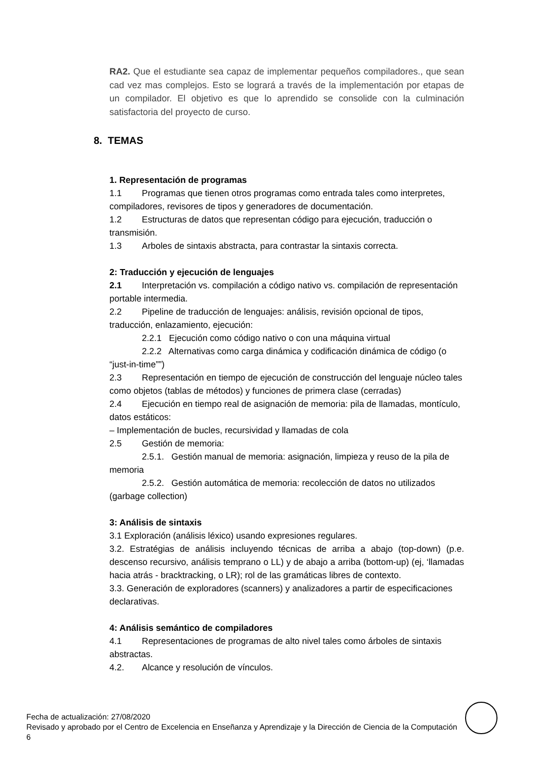RA2. Que el estudiante sea capaz de implementar pequeños compiladores., que sean cad vez mas complejos. Esto se logrará a través de la implementación por etapas de un compilador. El objetivo es que lo aprendido se consolide con la culminación satisfactoria del proyecto de curso.
8. TEMAS
1. Representación de programas
1.1 Programas que tienen otros programas como entrada tales como interpretes, compiladores, revisores de tipos y generadores de documentación.
1.2 Estructuras de datos que representan código para ejecución, traducción o transmisión.
1.3 Arboles de sintaxis abstracta, para contrastar la sintaxis correcta.
2: Traducción y ejecución de lenguajes
2.1 Interpretación vs. compilación a código nativo vs. compilación de representación portable intermedia.
2.2 Pipeline de traducción de lenguajes: análisis, revisión opcional de tipos, traducción, enlazamiento, ejecución:
2.2.1 Ejecución como código nativo o con una máquina virtual
2.2.2 Alternativas como carga dinámica y codificación dinámica de código (o “just-in-time””)
2.3 Representación en tiempo de ejecución de construcción del lenguaje núcleo tales como objetos (tablas de métodos) y funciones de primera clase (cerradas)
2.4 Ejecución en tiempo real de asignación de memoria: pila de llamadas, montículo, datos estáticos:
– Implementación de bucles, recursividad y llamadas de cola
2.5 Gestión de memoria:
2.5.1. Gestión manual de memoria: asignación, limpieza y reuso de la pila de memoria
2.5.2. Gestión automática de memoria: recolección de datos no utilizados (garbage collection)
3: Análisis de sintaxis
3.1 Exploración (análisis léxico) usando expresiones regulares.
3.2. Estratégias de análisis incluyendo técnicas de arriba a abajo (top-down) (p.e. descenso recursivo, análisis temprano o LL) y de abajo a arriba (bottom-up) (ej, ‘llamadas hacia atrás - bracktracking, o LR); rol de las gramáticas libres de contexto.
3.3. Generación de exploradores (scanners) y analizadores a partir de especificaciones declarativas.
4: Análisis semántico de compiladores
4.1 Representaciones de programas de alto nivel tales como árboles de sintaxis abstractas.
4.2. Alcance y resolución de vínculos.
Fecha de actualización: 27/08/2020
Revisado y aprobado por el Centro de Excelencia en Enseñanza y Aprendizaje y la Dirección de Ciencia de la Computación 6